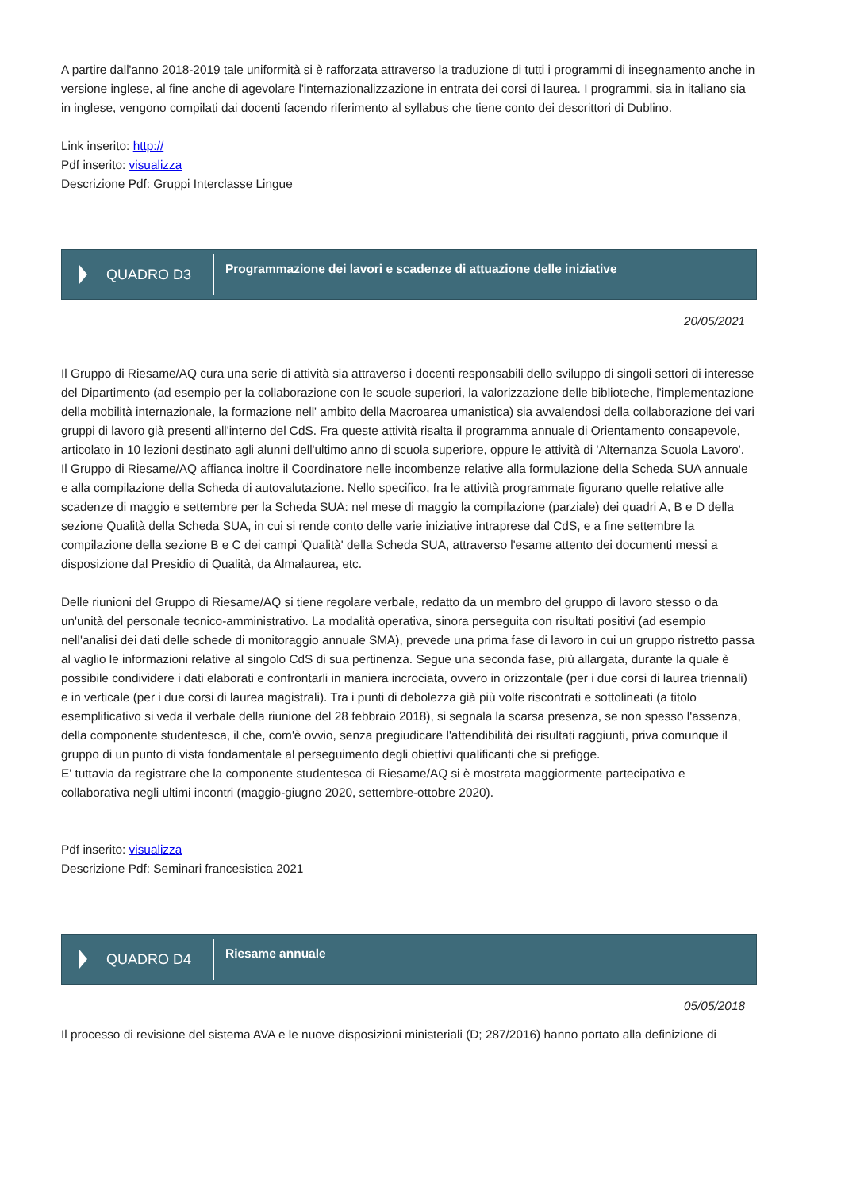A partire dall'anno 2018-2019 tale uniformità si è rafforzata attraverso la traduzione di tutti i programmi di insegnamento anche in versione inglese, al fine anche di agevolare l'internazionalizzazione in entrata dei corsi di laurea. I programmi, sia in italiano sia in inglese, vengono compilati dai docenti facendo riferimento al syllabus che tiene conto dei descrittori di Dublino.
Link inserito: http://
Pdf inserito: visualizza
Descrizione Pdf: Gruppi Interclasse Lingue
QUADRO D3
Programmazione dei lavori e scadenze di attuazione delle iniziative
20/05/2021
Il Gruppo di Riesame/AQ cura una serie di attività sia attraverso i docenti responsabili dello sviluppo di singoli settori di interesse del Dipartimento (ad esempio per la collaborazione con le scuole superiori, la valorizzazione delle biblioteche, l'implementazione della mobilità internazionale, la formazione nell' ambito della Macroarea umanistica) sia avvalendosi della collaborazione dei vari gruppi di lavoro già presenti all'interno del CdS. Fra queste attività risalta il programma annuale di Orientamento consapevole, articolato in 10 lezioni destinato agli alunni dell'ultimo anno di scuola superiore, oppure le attività di 'Alternanza Scuola Lavoro'.
Il Gruppo di Riesame/AQ affianca inoltre il Coordinatore nelle incombenze relative alla formulazione della Scheda SUA annuale e alla compilazione della Scheda di autovalutazione. Nello specifico, fra le attività programmate figurano quelle relative alle scadenze di maggio e settembre per la Scheda SUA: nel mese di maggio la compilazione (parziale) dei quadri A, B e D della sezione Qualità della Scheda SUA, in cui si rende conto delle varie iniziative intraprese dal CdS, e a fine settembre la compilazione della sezione B e C dei campi 'Qualità' della Scheda SUA, attraverso l'esame attento dei documenti messi a disposizione dal Presidio di Qualità, da Almalaurea, etc.
Delle riunioni del Gruppo di Riesame/AQ si tiene regolare verbale, redatto da un membro del gruppo di lavoro stesso o da un'unità del personale tecnico-amministrativo. La modalità operativa, sinora perseguita con risultati positivi (ad esempio nell'analisi dei dati delle schede di monitoraggio annuale SMA), prevede una prima fase di lavoro in cui un gruppo ristretto passa al vaglio le informazioni relative al singolo CdS di sua pertinenza. Segue una seconda fase, più allargata, durante la quale è possibile condividere i dati elaborati e confrontarli in maniera incrociata, ovvero in orizzontale (per i due corsi di laurea triennali) e in verticale (per i due corsi di laurea magistrali). Tra i punti di debolezza già più volte riscontrati e sottolineati (a titolo esemplificativo si veda il verbale della riunione del 28 febbraio 2018), si segnala la scarsa presenza, se non spesso l'assenza, della componente studentesca, il che, com'è ovvio, senza pregiudicare l'attendibilità dei risultati raggiunti, priva comunque il gruppo di un punto di vista fondamentale al perseguimento degli obiettivi qualificanti che si prefigge.
E' tuttavia da registrare che la componente studentesca di Riesame/AQ si è mostrata maggiormente partecipativa e collaborativa negli ultimi incontri (maggio-giugno 2020, settembre-ottobre 2020).
Pdf inserito: visualizza
Descrizione Pdf: Seminari francesistica 2021
QUADRO D4
Riesame annuale
05/05/2018
Il processo di revisione del sistema AVA e le nuove disposizioni ministeriali (D; 287/2016) hanno portato alla definizione di